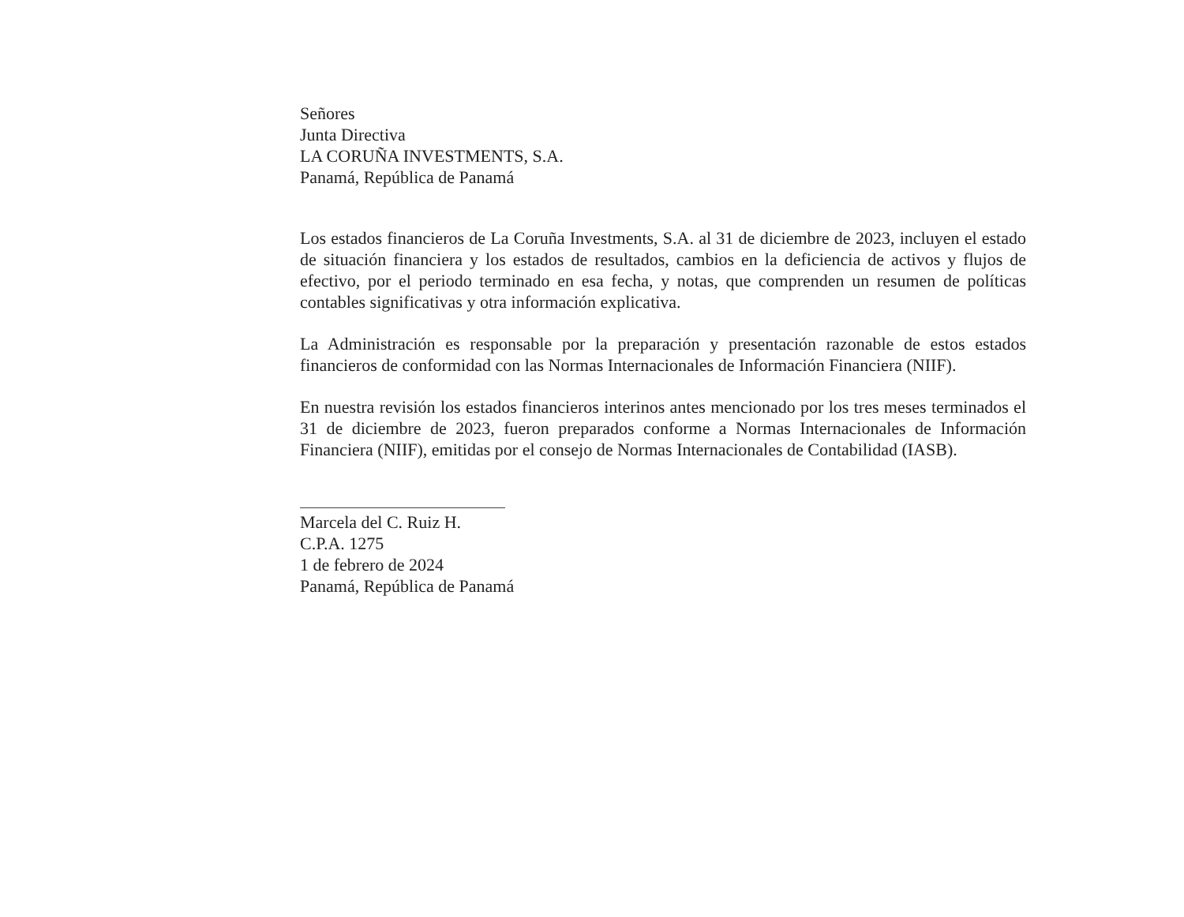Señores
Junta Directiva
LA CORUÑA INVESTMENTS, S.A.
Panamá, República de Panamá
Los estados financieros de La Coruña Investments, S.A. al 31 de diciembre de 2023, incluyen el estado de situación financiera y los estados de resultados, cambios en la deficiencia de activos y flujos de efectivo, por el periodo terminado en esa fecha, y notas, que comprenden un resumen de políticas contables significativas y otra información explicativa.
La Administración es responsable por la preparación y presentación razonable de estos estados financieros de conformidad con las Normas Internacionales de Información Financiera (NIIF).
En nuestra revisión los estados financieros interinos antes mencionado por los tres meses terminados el 31 de diciembre de 2023, fueron preparados conforme a Normas Internacionales de Información Financiera (NIIF), emitidas por el consejo de Normas Internacionales de Contabilidad (IASB).
Marcela del C. Ruiz H.
C.P.A. 1275
1 de febrero de 2024
Panamá, República de Panamá